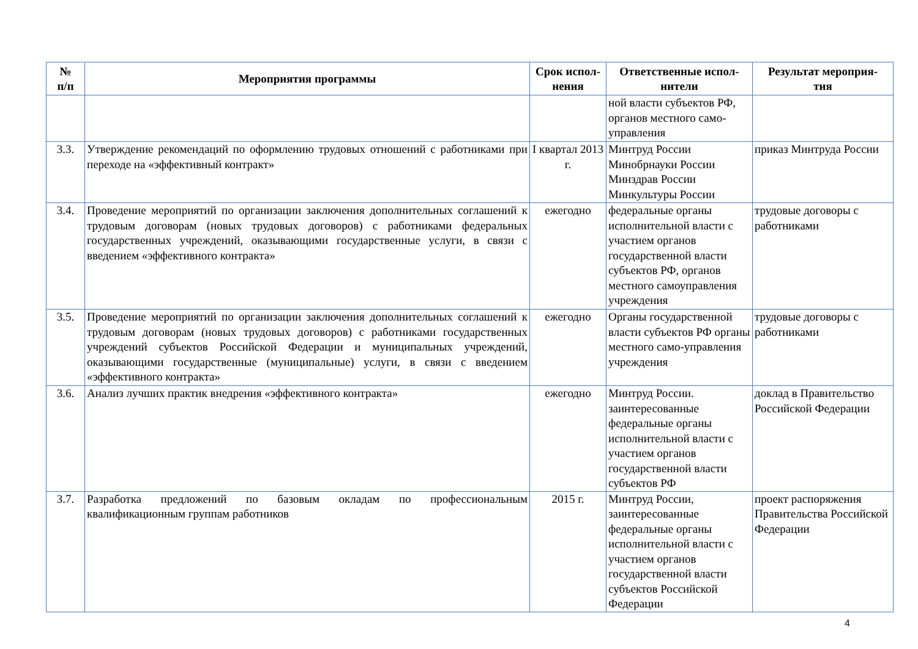| № п/п | Мероприятия программы | Срок испол- нения | Ответственные испол- нители | Результат мероприя- тия |
| --- | --- | --- | --- | --- |
| | | | ной власти субъектов РФ, органов местного само-управления | |
| 3.3. | Утверждение рекомендаций по оформлению трудовых отношений с работниками при переходе на «эффективный контракт» | I квартал 2013 г. | Минтруд России Минобрнауки России Минздрав России Минкультуры России | приказ Минтруда России |
| 3.4. | Проведение мероприятий по организации заключения дополнительных соглашений к трудовым договорам (новых трудовых договоров) с работниками федеральных государственных учреждений, оказывающими государственные услуги, в связи с введением «эффективного контракта» | ежегодно | федеральные органы исполнительной власти с участием органов государственной власти субъектов РФ, органов местного самоуправления учреждения | трудовые договоры с работниками |
| 3.5. | Проведение мероприятий по организации заключения дополнительных соглашений к трудовым договорам (новых трудовых договоров) с работниками государственных учреждений субъектов Российской Федерации и муниципальных учреждений, оказывающими государственные (муниципальные) услуги, в связи с введением «эффективного контракта» | ежегодно | Органы государственной власти субъектов РФ органы местного само-управления учреждения | трудовые договоры с работниками |
| 3.6. | Анализ лучших практик внедрения «эффективного контракта» | ежегодно | Минтруд России. заинтересованные федеральные органы исполнительной власти с участием органов государственной власти субъектов РФ | доклад в Правительство Российской Федерации |
| 3.7. | Разработка предложений по базовым окладам по профессиональным квалификационным группам работников | 2015 г. | Минтруд России, заинтересованные федеральные органы исполнительной власти с участием органов государственной власти субъектов Российской Федерации | проект распоряжения Правительства Российской Федерации |
4